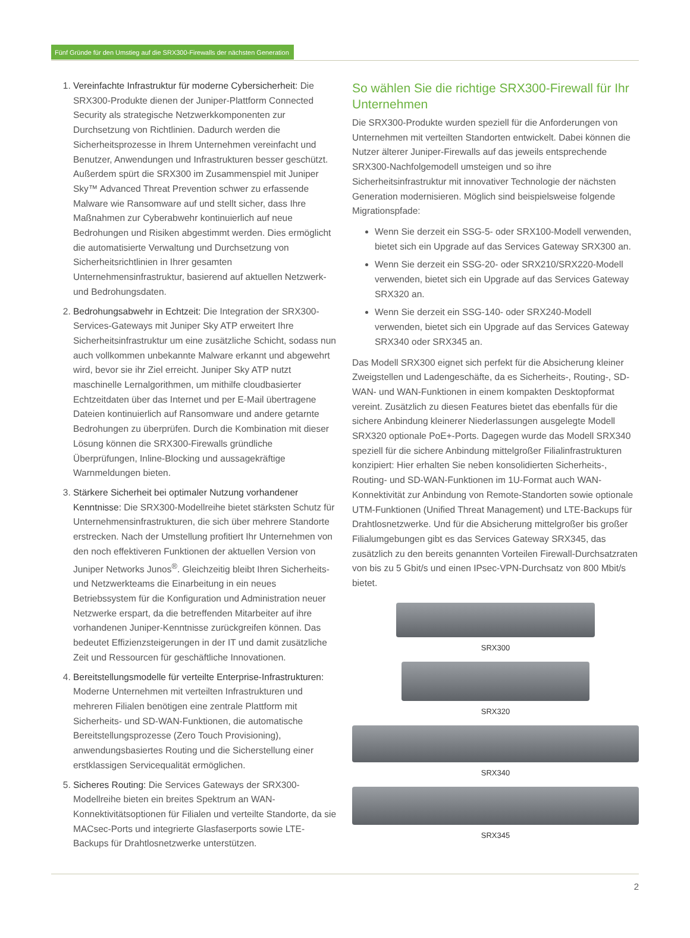Fünf Gründe für den Umstieg auf die SRX300-Firewalls der nächsten Generation
1. Vereinfachte Infrastruktur für moderne Cybersicherheit: Die SRX300-Produkte dienen der Juniper-Plattform Connected Security als strategische Netzwerkkomponenten zur Durchsetzung von Richtlinien. Dadurch werden die Sicherheitsprozesse in Ihrem Unternehmen vereinfacht und Benutzer, Anwendungen und Infrastrukturen besser geschützt. Außerdem spürt die SRX300 im Zusammenspiel mit Juniper Sky™ Advanced Threat Prevention schwer zu erfassende Malware wie Ransomware auf und stellt sicher, dass Ihre Maßnahmen zur Cyberabwehr kontinuierlich auf neue Bedrohungen und Risiken abgestimmt werden. Dies ermöglicht die automatisierte Verwaltung und Durchsetzung von Sicherheitsrichtlinien in Ihrer gesamten Unternehmensinfrastruktur, basierend auf aktuellen Netzwerk- und Bedrohungsdaten.
2. Bedrohungsabwehr in Echtzeit: Die Integration der SRX300-Services-Gateways mit Juniper Sky ATP erweitert Ihre Sicherheitsinfrastruktur um eine zusätzliche Schicht, sodass nun auch vollkommen unbekannte Malware erkannt und abgewehrt wird, bevor sie ihr Ziel erreicht. Juniper Sky ATP nutzt maschinelle Lernalgorithmen, um mithilfe cloudbasierter Echtzeitdaten über das Internet und per E-Mail übertragene Dateien kontinuierlich auf Ransomware und andere getarnte Bedrohungen zu überprüfen. Durch die Kombination mit dieser Lösung können die SRX300-Firewalls gründliche Überprüfungen, Inline-Blocking und aussagekräftige Warnmeldungen bieten.
3. Stärkere Sicherheit bei optimaler Nutzung vorhandener Kenntnisse: Die SRX300-Modellreihe bietet stärksten Schutz für Unternehmensinfrastrukturen, die sich über mehrere Standorte erstrecken. Nach der Umstellung profitiert Ihr Unternehmen von den noch effektiveren Funktionen der aktuellen Version von Juniper Networks Junos<sup>®</sup>. Gleichzeitig bleibt Ihren Sicherheits- und Netzwerkteams die Einarbeitung in ein neues Betriebssystem für die Konfiguration und Administration neuer Netzwerke erspart, da die betreffenden Mitarbeiter auf ihre vorhandenen Juniper-Kenntnisse zurückgreifen können. Das bedeutet Effizienzsteigerungen in der IT und damit zusätzliche Zeit und Ressourcen für geschäftliche Innovationen.
4. Bereitstellungsmodelle für verteilte Enterprise-Infrastrukturen: Moderne Unternehmen mit verteilten Infrastrukturen und mehreren Filialen benötigen eine zentrale Plattform mit Sicherheits- und SD-WAN-Funktionen, die automatische Bereitstellungsprozesse (Zero Touch Provisioning), anwendungsbasiertes Routing und die Sicherstellung einer erstklassigen Servicequalität ermöglichen.
5. Sicheres Routing: Die Services Gateways der SRX300-Modellreihe bieten ein breites Spektrum an WAN-Konnektivitätsoptionen für Filialen und verteilte Standorte, da sie MACsec-Ports und integrierte Glasfaserports sowie LTE-Backups für Drahtlosnetzwerke unterstützen.
So wählen Sie die richtige SRX300-Firewall für Ihr Unternehmen
Die SRX300-Produkte wurden speziell für die Anforderungen von Unternehmen mit verteilten Standorten entwickelt. Dabei können die Nutzer älterer Juniper-Firewalls auf das jeweils entsprechende SRX300-Nachfolgemodell umsteigen und so ihre Sicherheitsinfrastruktur mit innovativer Technologie der nächsten Generation modernisieren. Möglich sind beispielsweise folgende Migrationspfade:
Wenn Sie derzeit ein SSG-5- oder SRX100-Modell verwenden, bietet sich ein Upgrade auf das Services Gateway SRX300 an.
Wenn Sie derzeit ein SSG-20- oder SRX210/SRX220-Modell verwenden, bietet sich ein Upgrade auf das Services Gateway SRX320 an.
Wenn Sie derzeit ein SSG-140- oder SRX240-Modell verwenden, bietet sich ein Upgrade auf das Services Gateway SRX340 oder SRX345 an.
Das Modell SRX300 eignet sich perfekt für die Absicherung kleiner Zweigstellen und Ladengeschäfte, da es Sicherheits-, Routing-, SD-WAN- und WAN-Funktionen in einem kompakten Desktopformat vereint. Zusätzlich zu diesen Features bietet das ebenfalls für die sichere Anbindung kleinerer Niederlassungen ausgelegte Modell SRX320 optionale PoE+-Ports. Dagegen wurde das Modell SRX340 speziell für die sichere Anbindung mittelgroßer Filialinfrastrukturen konzipiert: Hier erhalten Sie neben konsolidierten Sicherheits-, Routing- und SD-WAN-Funktionen im 1U-Format auch WAN-Konnektivität zur Anbindung von Remote-Standorten sowie optionale UTM-Funktionen (Unified Threat Management) und LTE-Backups für Drahtlosnetzwerke. Und für die Absicherung mittelgroßer bis großer Filialumgebungen gibt es das Services Gateway SRX345, das zusätzlich zu den bereits genannten Vorteilen Firewall-Durchsatzraten von bis zu 5 Gbit/s und einen IPsec-VPN-Durchsatz von 800 Mbit/s bietet.
SRX300
SRX320
SRX340
SRX345
2